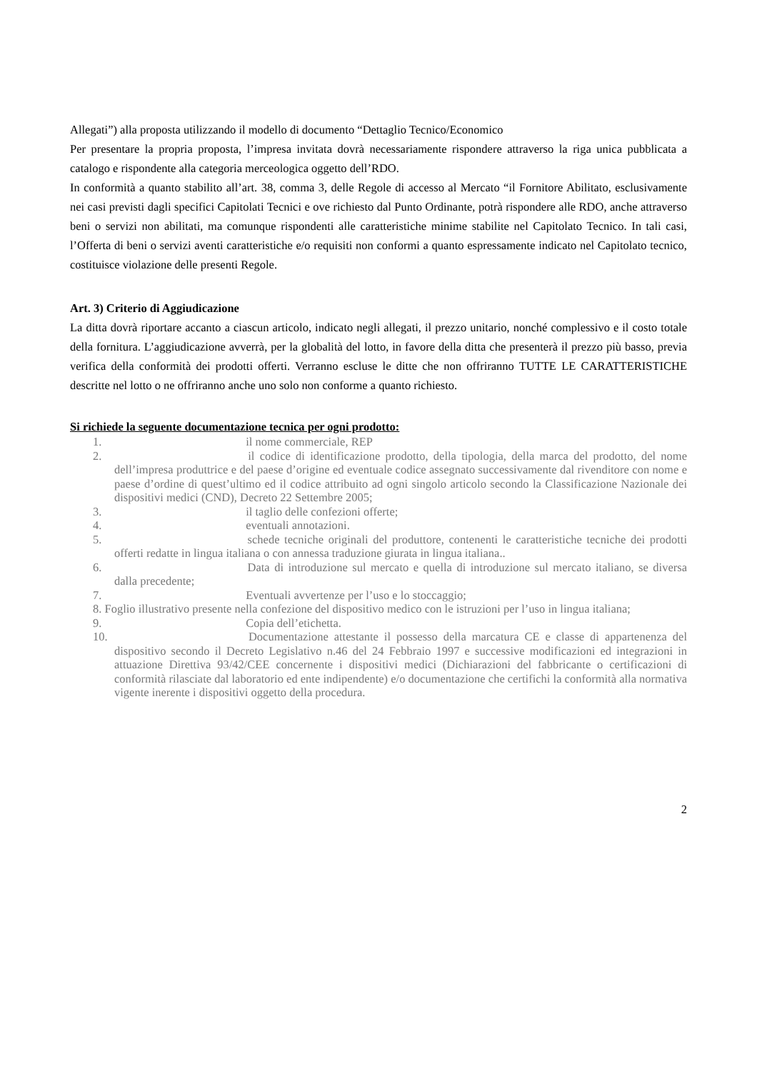Allegati”) alla proposta utilizzando il modello di documento “Dettaglio Tecnico/Economico
Per presentare la propria proposta, l’impresa invitata dovrà necessariamente rispondere attraverso la riga unica pubblicata a catalogo e rispondente alla categoria merceologica oggetto dell’RDO.
In conformità a quanto stabilito all’art. 38, comma 3, delle Regole di accesso al Mercato “il Fornitore Abilitato, esclusivamente nei casi previsti dagli specifici Capitolati Tecnici e ove richiesto dal Punto Ordinante, potrà rispondere alle RDO, anche attraverso beni o servizi non abilitati, ma comunque rispondenti alle caratteristiche minime stabilite nel Capitolato Tecnico. In tali casi, l’Offerta di beni o servizi aventi caratteristiche e/o requisiti non conformi a quanto espressamente indicato nel Capitolato tecnico, costituisce violazione delle presenti Regole.
Art. 3) Criterio di Aggiudicazione
La ditta dovrà riportare accanto a ciascun articolo, indicato negli allegati, il prezzo unitario, nonché complessivo e il costo totale della fornitura. L’aggiudicazione avverrà, per la globalità del lotto, in favore della ditta che presenterà il prezzo più basso, previa verifica della conformità dei prodotti offerti. Verranno escluse le ditte che non offriranno TUTTE LE CARATTERISTICHE descritte nel lotto o ne offriranno anche uno solo non conforme a quanto richiesto.
Si richiede la seguente documentazione tecnica per ogni prodotto:
1. il nome commerciale, REP
2. il codice di identificazione prodotto, della tipologia, della marca del prodotto, del nome dell’impresa produttrice e del paese d’origine ed eventuale codice assegnato successivamente dal rivenditore con nome e paese d’ordine di quest’ultimo ed il codice attribuito ad ogni singolo articolo secondo la Classificazione Nazionale dei dispositivi medici (CND), Decreto 22 Settembre 2005;
3. il taglio delle confezioni offerte;
4. eventuali annotazioni.
5. schede tecniche originali del produttore, contenenti le caratteristiche tecniche dei prodotti offerti redatte in lingua italiana o con annessa traduzione giurata in lingua italiana..
6. Data di introduzione sul mercato e quella di introduzione sul mercato italiano, se diversa dalla precedente;
7. Eventuali avvertenze per l’uso e lo stoccaggio;
8. Foglio illustrativo presente nella confezione del dispositivo medico con le istruzioni per l’uso in lingua italiana;
9. Copia dell’etichetta.
10. Documentazione attestante il possesso della marcatura CE e classe di appartenenza del dispositivo secondo il Decreto Legislativo n.46 del 24 Febbraio 1997 e successive modificazioni ed integrazioni in attuazione Direttiva 93/42/CEE concernente i dispositivi medici (Dichiarazioni del fabbricante o certificazioni di conformità rilasciate dal laboratorio ed ente indipendente) e/o documentazione che certifichi la conformità alla normativa vigente inerente i dispositivi oggetto della procedura.
2